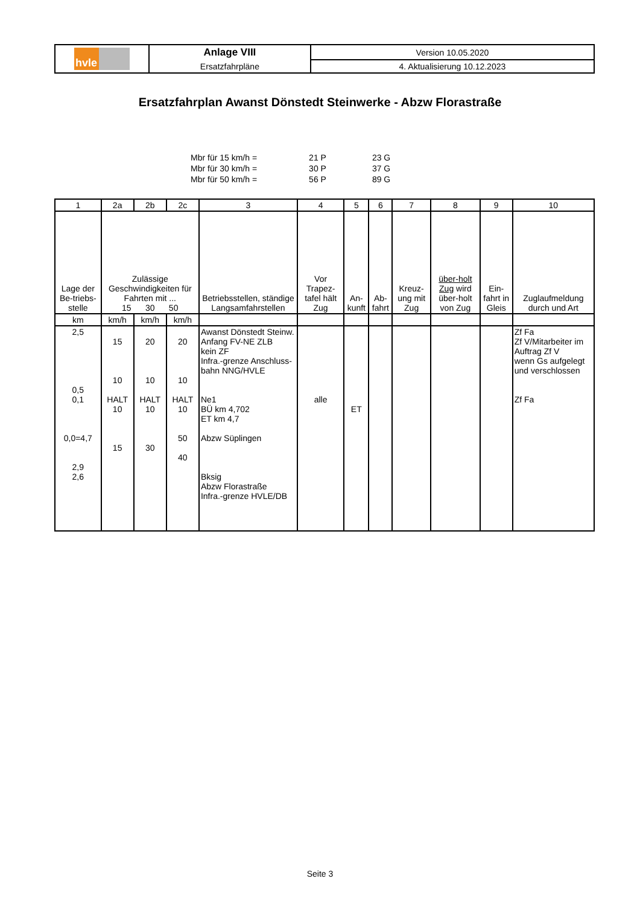| hvle | Anlage VIII | Version 10.05.2020 |
| | Ersatzfahrpläne | 4. Aktualisierung 10.12.2023 |
Ersatzfahrplan Awanst Dönstedt Steinwerke - Abzw Florastraße
| Mbr für 15 km/h = | 21 P | 23 G |
| Mbr für 30 km/h = | 30 P | 37 G |
| Mbr für 50 km/h = | 56 P | 89 G |
| 1 | 2a | 2b | 2c | 3 | 4 | 5 | 6 | 7 | 8 | 9 | 10 |
| --- | --- | --- | --- | --- | --- | --- | --- | --- | --- | --- | --- |
| Lage der Be-triebs-stelle | Zulässige Geschwindigkeiten für Fahrten mit ... 15 30 50 | | | Betriebsstellen, ständige Langsamfahrstellen | Vor Trapez-tafel hält Zug | An-kunft | Ab-fahrt | Kreuz-ung mit Zug | über-holt Zug wird über-holt von Zug | Ein-fahrt in Gleis | Zuglaufmeldung durch und Art |
| km | km/h | km/h | km/h | | | | | | | | |
| 2,5 0,5 0,1 0,0=4,7 2,9 2,6 | 15 10 HALT 10 15 | 20 10 HALT 10 30 | 20 10 HALT 10 50 40 | Awanst Dönstedt Steinw. Anfang FV-NE ZLB kein ZF Infra.-grenze Anschluss-bahn NNG/HVLE Ne1 BÜ km 4,702 ET km 4,7 Abzw Süplingen Bksig Abzw Florastraße Infra.-grenze HVLE/DB | alle | ET | | | | | Zf Fa Zf V/Mitarbeiter im Auftrag Zf V wenn Gs aufgelegt und verschlossen Zf Fa |
Seite 3